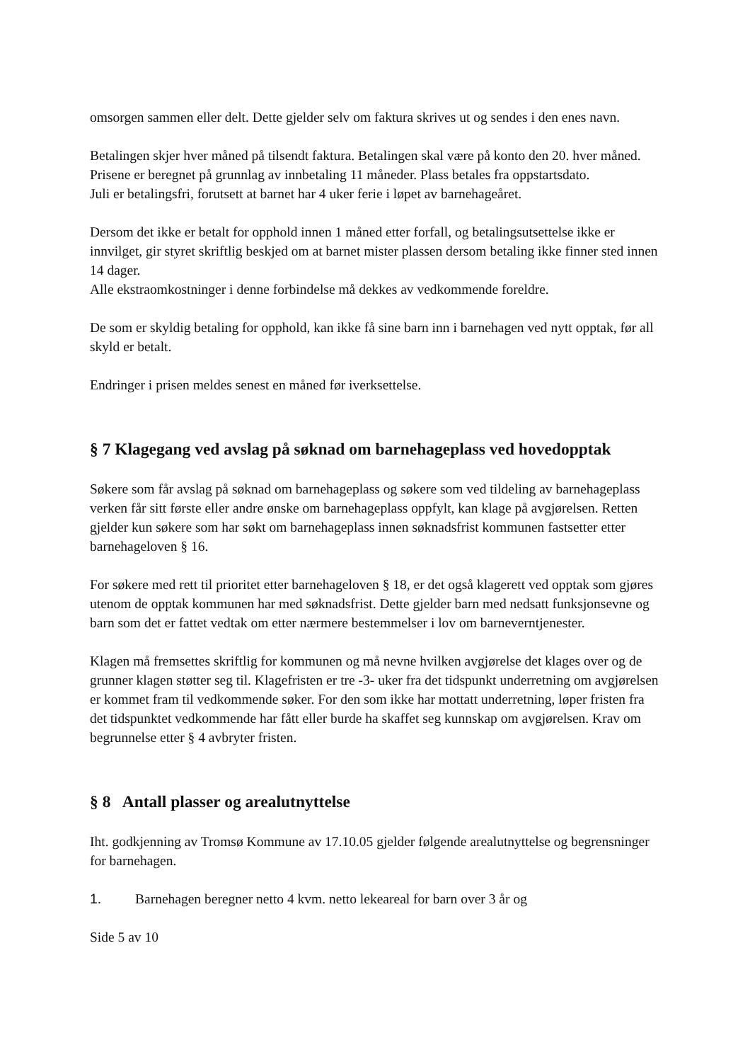omsorgen sammen eller delt. Dette gjelder selv om faktura skrives ut og sendes i den enes navn.
Betalingen skjer hver måned på tilsendt faktura. Betalingen skal være på konto den 20. hver måned.
Prisene er beregnet på grunnlag av innbetaling 11 måneder. Plass betales fra oppstartsdato.
Juli er betalingsfri, forutsett at barnet har 4 uker ferie i løpet av barnehageåret.
Dersom det ikke er betalt for opphold innen 1 måned etter forfall, og betalingsutsettelse ikke er innvilget, gir styret skriftlig beskjed om at barnet mister plassen dersom betaling ikke finner sted innen 14 dager.
Alle ekstraomkostninger i denne forbindelse må dekkes av vedkommende foreldre.
De som er skyldig betaling for opphold, kan ikke få sine barn inn i barnehagen ved nytt opptak, før all skyld er betalt.
Endringer i prisen meldes senest en måned før iverksettelse.
§ 7 Klagegang ved avslag på søknad om barnehageplass ved hovedopptak
Søkere som får avslag på søknad om barnehageplass og søkere som ved tildeling av barnehageplass verken får sitt første eller andre ønske om barnehageplass oppfylt, kan klage på avgjørelsen. Retten gjelder kun søkere som har søkt om barnehageplass innen søknadsfrist kommunen fastsetter etter barnehageloven § 16.
For søkere med rett til prioritet etter barnehageloven § 18, er det også klagerett ved opptak som gjøres utenom de opptak kommunen har med søknadsfrist. Dette gjelder barn med nedsatt funksjonsevne og barn som det er fattet vedtak om etter nærmere bestemmelser i lov om barneverntjenester.
Klagen må fremsettes skriftlig for kommunen og må nevne hvilken avgjørelse det klages over og de grunner klagen støtter seg til. Klagefristen er tre -3- uker fra det tidspunkt underretning om avgjørelsen er kommet fram til vedkommende søker. For den som ikke har mottatt underretning, løper fristen fra det tidspunktet vedkommende har fått eller burde ha skaffet seg kunnskap om avgjørelsen. Krav om begrunnelse etter § 4 avbryter fristen.
§ 8 Antall plasser og arealutnyttelse
Iht. godkjenning av Tromsø Kommune av 17.10.05 gjelder følgende arealutnyttelse og begrensninger for barnehagen.
1. Barnehagen beregner netto 4 kvm. netto lekeareal for barn over 3 år og
Side 5 av 10